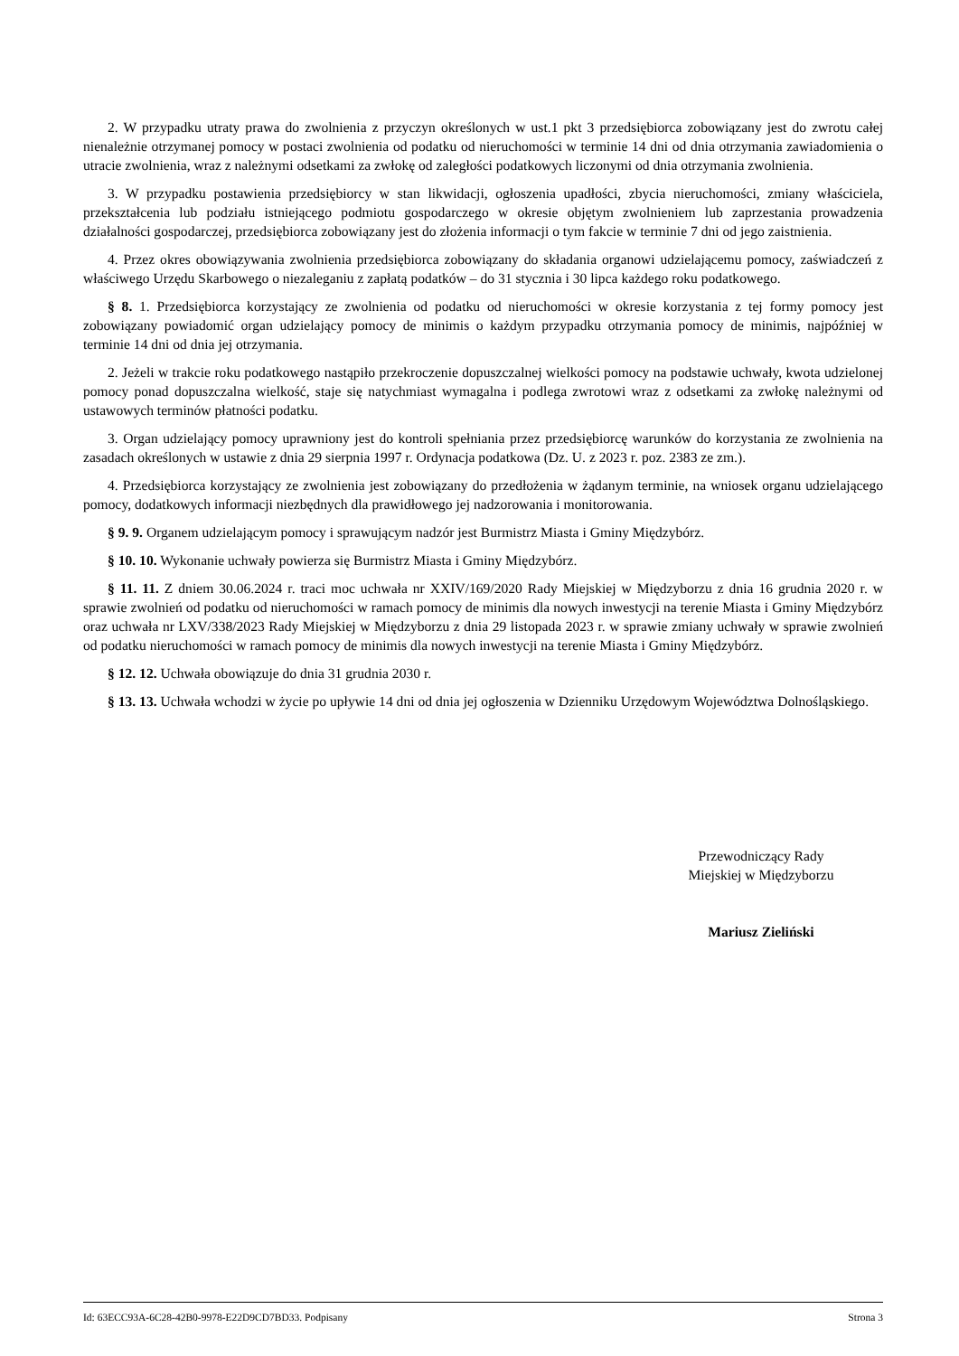2. W przypadku utraty prawa do zwolnienia z przyczyn określonych w ust.1 pkt 3 przedsiębiorca zobowiązany jest do zwrotu całej nienależnie otrzymanej pomocy w postaci zwolnienia od podatku od nieruchomości w terminie 14 dni od dnia otrzymania zawiadomienia o utracie zwolnienia, wraz z należnymi odsetkami za zwłokę od zaległości podatkowych liczonymi od dnia otrzymania zwolnienia.
3. W przypadku postawienia przedsiębiorcy w stan likwidacji, ogłoszenia upadłości, zbycia nieruchomości, zmiany właściciela, przekształcenia lub podziału istniejącego podmiotu gospodarczego w okresie objętym zwolnieniem lub zaprzestania prowadzenia działalności gospodarczej, przedsiębiorca zobowiązany jest do złożenia informacji o tym fakcie w terminie 7 dni od jego zaistnienia.
4. Przez okres obowiązywania zwolnienia przedsiębiorca zobowiązany do składania organowi udzielającemu pomocy, zaświadczeń z właściwego Urzędu Skarbowego o niezaleganiu z zapłatą podatków – do 31 stycznia i 30 lipca każdego roku podatkowego.
§ 8. 1. Przedsiębiorca korzystający ze zwolnienia od podatku od nieruchomości w okresie korzystania z tej formy pomocy jest zobowiązany powiadomić organ udzielający pomocy de minimis o każdym przypadku otrzymania pomocy de minimis, najpóźniej w terminie 14 dni od dnia jej otrzymania.
2. Jeżeli w trakcie roku podatkowego nastąpiło przekroczenie dopuszczalnej wielkości pomocy na podstawie uchwały, kwota udzielonej pomocy ponad dopuszczalna wielkość, staje się natychmiast wymagalna i podlega zwrotowi wraz z odsetkami za zwłokę należnymi od ustawowych terminów płatności podatku.
3. Organ udzielający pomocy uprawniony jest do kontroli spełniania przez przedsiębiorcę warunków do korzystania ze zwolnienia na zasadach określonych w ustawie z dnia 29 sierpnia 1997 r. Ordynacja podatkowa (Dz. U. z 2023 r. poz. 2383 ze zm.).
4. Przedsiębiorca korzystający ze zwolnienia jest zobowiązany do przedłożenia w żądanym terminie, na wniosek organu udzielającego pomocy, dodatkowych informacji niezbędnych dla prawidłowego jej nadzorowania i monitorowania.
§ 9. 9. Organem udzielającym pomocy i sprawującym nadzór jest Burmistrz Miasta i Gminy Międzybórz.
§ 10. 10. Wykonanie uchwały powierza się Burmistrz Miasta i Gminy Międzybórz.
§ 11. 11. Z dniem 30.06.2024 r. traci moc uchwała nr XXIV/169/2020 Rady Miejskiej w Międzyborzu z dnia 16 grudnia 2020 r. w sprawie zwolnień od podatku od nieruchomości w ramach pomocy de minimis dla nowych inwestycji na terenie Miasta i Gminy Międzybórz oraz uchwała nr LXV/338/2023 Rady Miejskiej w Międzyborzu z dnia 29 listopada 2023 r. w sprawie zmiany uchwały w sprawie zwolnień od podatku nieruchomości w ramach pomocy de minimis dla nowych inwestycji na terenie Miasta i Gminy Międzybórz.
§ 12. 12. Uchwała obowiązuje do dnia 31 grudnia 2030 r.
§ 13. 13. Uchwała wchodzi w życie po upływie 14 dni od dnia jej ogłoszenia w Dzienniku Urzędowym Województwa Dolnośląskiego.
Przewodniczący Rady
Miejskiej w Międzyborzu
Mariusz Zieliński
Id: 63ECC93A-6C28-42B0-9978-E22D9CD7BD33. Podpisany Strona 3